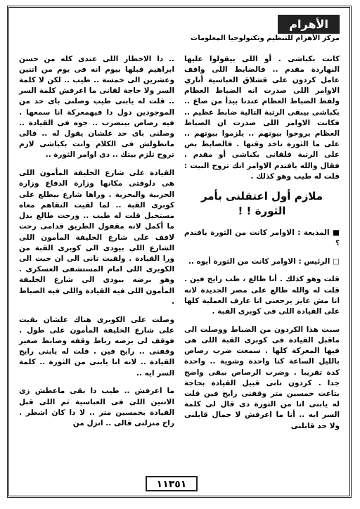الأهرام
مركز الأهرام للتنظيم وتكنولوجيا المعلومات
كانت بكباشى . أو اللى بيقولوا عليها النهاردة مقدم .. فالضابط اللى واقف عامل كردون على قشلاق العباسية أناري الاوامر اللى صدرت انه الضباط العظام ولفظ الضباط العظام عندنا بيدأ من صاغ .. بكباشى بيبقى الرتبة التالية ضابط عظيم .. فكانت الاوامر اللى صدرت ان الضباط العظام يروحوا بيوتهم .. يلزموا بيوتهم .. على ما الثورة ناخد وقتها . فالضابط بص على الرتبة فلقانى بكباشى أو مقدم . فقال والله يافندم الاوامر انك تروح البيت : قلت له طيب وهو كذلك .
ملازم أول اعتقلنى بأمر الثورة ! !
■ المذيعة : الاوامر كانت من الثورة يافندم ؟
□ الرئيس : الاوامر كانت من الثورة أيوه ..
قلت وهو كذلك . أنا طالع ، طب رايح فين . قلت له والله طالع على مصر الجديدة لانه انا مش عايز يرجعنى انا عارف العملية كلها على القيادة اللى فى كوبرى القبة .
سبت هذا الكردون من الضباط ووصلت الى ماقبل القيادة فى كوبرى القبة اللى هى فيها المعركة كلها . سمعت ضرب رصاص بالليل الساعة كنا واحدة وشوية .. واحدة كدة تقريبا . وضرب الرصاص بيقى واضح جدا . كردون تانى قبيل القيادة بحاجة بتاعت خمسين متر وقفنى رايح فين قلت له يابنى انا من الثورة دى قال لى كلمة السر ايه .. أنا ما اعرفش لا جمال قابلنى ولا حد قابلنى
.. دا الاخطار اللى عندى كله من حسن ابراهيم قبلها بيوم انه فى يوم من اتنين وعشرين الى خمسة .. طيب .. لكن لا كلمة السر ولا حاجة لقانى ما اعرفش كلمة السر .. قلت له يابنى طيب وصلنى باى حد من الموجودين دول دا فيهمعركة انا سمعها . فيه رصاص بينضرب .. جوه فى القيادة .. وصلنى باى حد علشان يقول له .. قالى ماتطولش فى الكلام وانت بكباشى لازم تروح تلزم بيتك .. دى اوامر الثورة ..
القيادة على شارع الخليفة المأمون اللى هى دلوقتى مكانها وزارة الدفاع وزارة الحربية والبحرية . وراها شارع بيطلع على كوبرى القبة .. لما لقيت النقاهم معاه مستحيل قلت له طيب .. ورحت طالع بدل ما أكمل لانه مقفول الطريق قدامى رحت لافف على شارع الخليفة المأمون اللى الشارع اللى بيودى الى كوبرى القبة من ورا القيادة . ولقيت تانى الى ان جيت الى الكوبرى اللى امام المستشفى العسكرى . وهو برضه بيودى الى شارع الخليفة المأمون اللى فيه القيادة واللى فيه الضباط .
وصلت على الكوبرى هناك علشان بقيت على شارع الخليفة المأمون على طول . فوقف لى برضه رباط وقفه وضابط صغير وقفنى .. رايح فين . قلت له يابنى رايح القيادة .. لانه انا يابنى من الثورة .. كلمة السر ايه ..
ما اعرفش .. طيب دا بقى ماعطش زى الاتنين اللى فى العباسية ثم اللى قبل القيادة بخمسين متر .. لا دا كان اشطر . راح منزلنى قالى .. انزل من
١١٣٥١